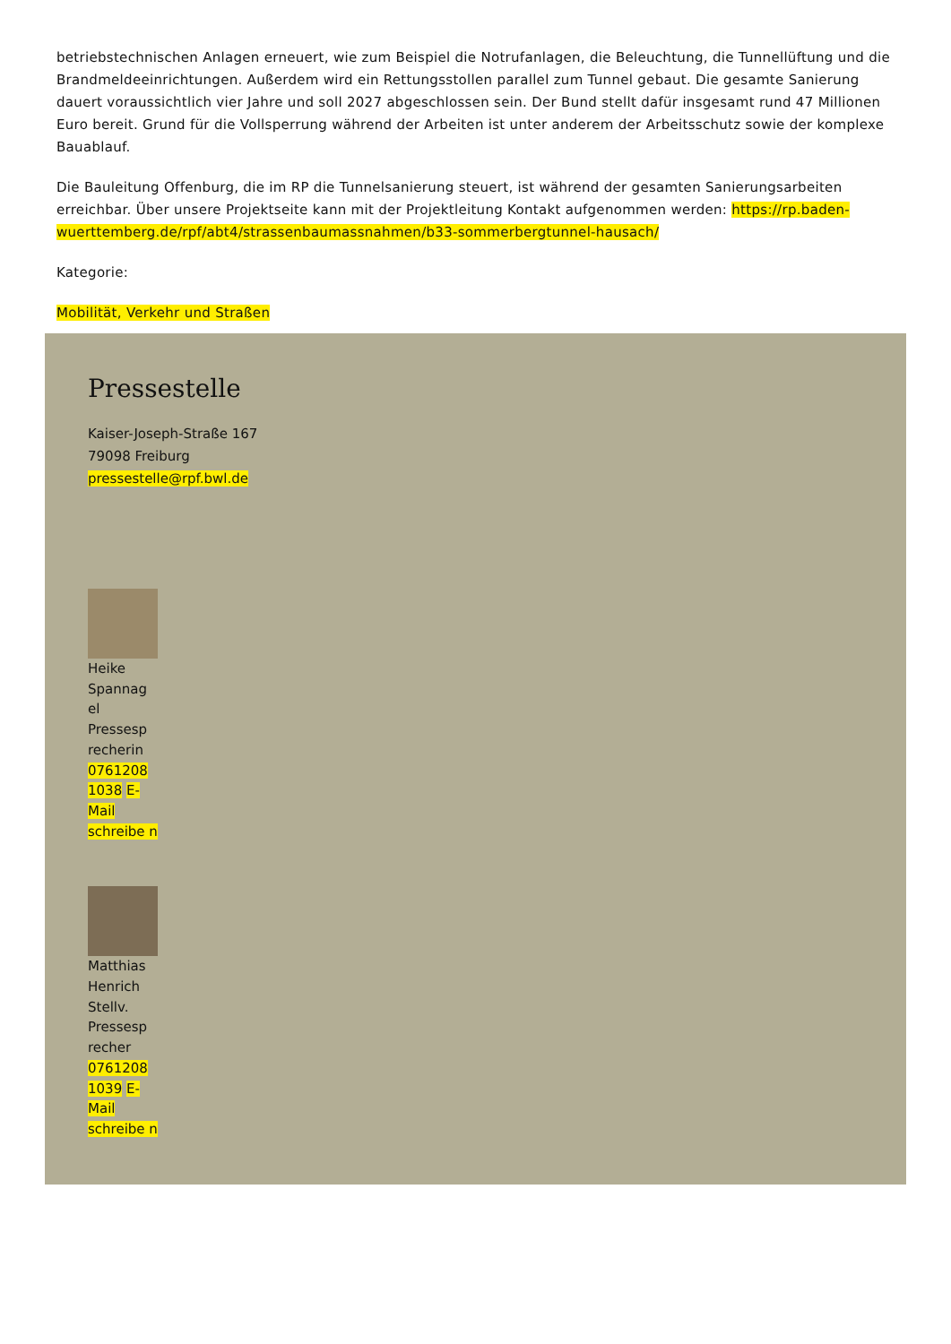betriebstechnischen Anlagen erneuert, wie zum Beispiel die Notrufanlagen, die Beleuchtung, die Tunnellüftung und die Brandmeldeeinrichtungen. Außerdem wird ein Rettungsstollen parallel zum Tunnel gebaut. Die gesamte Sanierung dauert voraussichtlich vier Jahre und soll 2027 abgeschlossen sein. Der Bund stellt dafür insgesamt rund 47 Millionen Euro bereit. Grund für die Vollsperrung während der Arbeiten ist unter anderem der Arbeitsschutz sowie der komplexe Bauablauf.
Die Bauleitung Offenburg, die im RP die Tunnelsanierung steuert, ist während der gesamten Sanierungsarbeiten erreichbar. Über unsere Projektseite kann mit der Projektleitung Kontakt aufgenommen werden: https://rp.baden-wuerttemberg.de/rpf/abt4/strassenbaumassnahmen/b33-sommerbergtunnel-hausach/
Kategorie:
Mobilität, Verkehr und Straßen
Pressestelle
Kaiser-Joseph-Straße 167
79098 Freiburg
pressestelle@rpf.bwl.de
Heike Spannag el Pressesp recherin 0761208 1038 E-Mail schreibe n
Matthias Henrich Stellv. Pressesp recher 0761208 1039 E-Mail schreibe n